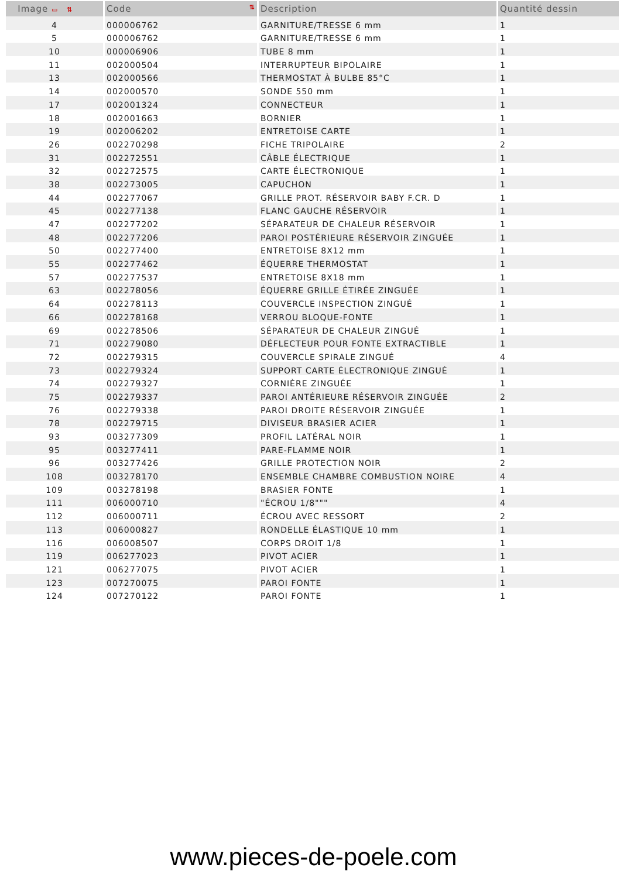| Image ▭ ⇅ | Code ⇅ | Description | Quantité dessin |
| --- | --- | --- | --- |
| 4 | 000006762 | GARNITURE/TRESSE 6 mm | 1 |
| 5 | 000006762 | GARNITURE/TRESSE 6 mm | 1 |
| 10 | 000006906 | TUBE 8 mm | 1 |
| 11 | 002000504 | INTERRUPTEUR BIPOLAIRE | 1 |
| 13 | 002000566 | THERMOSTAT À BULBE 85°C | 1 |
| 14 | 002000570 | SONDE 550 mm | 1 |
| 17 | 002001324 | CONNECTEUR | 1 |
| 18 | 002001663 | BORNIER | 1 |
| 19 | 002006202 | ENTRETOISE CARTE | 1 |
| 26 | 002270298 | FICHE TRIPOLAIRE | 2 |
| 31 | 002272551 | CÂBLE ÉLECTRIQUE | 1 |
| 32 | 002272575 | CARTE ÉLECTRONIQUE | 1 |
| 38 | 002273005 | CAPUCHON | 1 |
| 44 | 002277067 | GRILLE PROT. RÉSERVOIR BABY F.CR. D | 1 |
| 45 | 002277138 | FLANC GAUCHE RÉSERVOIR | 1 |
| 47 | 002277202 | SÉPARATEUR DE CHALEUR RÉSERVOIR | 1 |
| 48 | 002277206 | PAROI POSTÉRIEURE RÉSERVOIR ZINGUÉE | 1 |
| 50 | 002277400 | ENTRETOISE 8X12 mm | 1 |
| 55 | 002277462 | ÉQUERRE THERMOSTAT | 1 |
| 57 | 002277537 | ENTRETOISE 8X18 mm | 1 |
| 63 | 002278056 | ÉQUERRE GRILLE ÉTIRÉE ZINGUÉE | 1 |
| 64 | 002278113 | COUVERCLE INSPECTION ZINGUÉ | 1 |
| 66 | 002278168 | VERROU BLOQUE-FONTE | 1 |
| 69 | 002278506 | SÉPARATEUR DE CHALEUR ZINGUÉ | 1 |
| 71 | 002279080 | DÉFLECTEUR POUR FONTE EXTRACTIBLE | 1 |
| 72 | 002279315 | COUVERCLE SPIRALE ZINGUÉ | 4 |
| 73 | 002279324 | SUPPORT CARTE ÉLECTRONIQUE ZINGUÉ | 1 |
| 74 | 002279327 | CORNIÈRE ZINGUÉE | 1 |
| 75 | 002279337 | PAROI ANTÉRIEURE RÉSERVOIR ZINGUÉE | 2 |
| 76 | 002279338 | PAROI DROITE RÉSERVOIR ZINGUÉE | 1 |
| 78 | 002279715 | DIVISEUR BRASIER ACIER | 1 |
| 93 | 003277309 | PROFIL LATÉRAL NOIR | 1 |
| 95 | 003277411 | PARE-FLAMME NOIR | 1 |
| 96 | 003277426 | GRILLE PROTECTION NOIR | 2 |
| 108 | 003278170 | ENSEMBLE CHAMBRE COMBUSTION NOIRE | 4 |
| 109 | 003278198 | BRASIER FONTE | 1 |
| 111 | 006000710 | "ÉCROU 1/8""" | 4 |
| 112 | 006000711 | ÉCROU AVEC RESSORT | 2 |
| 113 | 006000827 | RONDELLE ÉLASTIQUE 10 mm | 1 |
| 116 | 006008507 | CORPS DROIT 1/8 | 1 |
| 119 | 006277023 | PIVOT ACIER | 1 |
| 121 | 006277075 | PIVOT ACIER | 1 |
| 123 | 007270075 | PAROI FONTE | 1 |
| 124 | 007270122 | PAROI FONTE | 1 |
www.pieces-de-poele.com